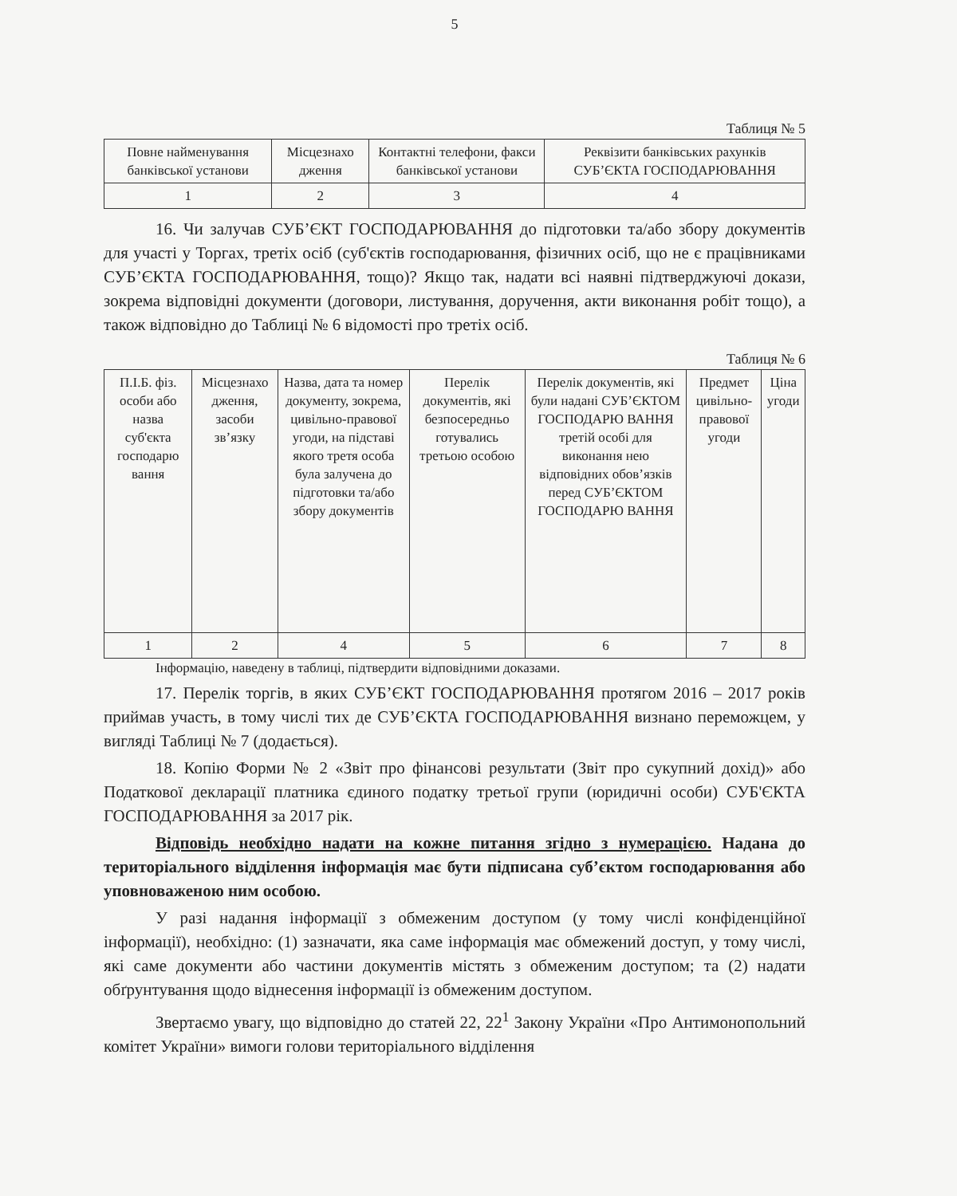5
Таблиця № 5
| Повне найменування банківської установи | Місцезнахо дження | Контактні телефони, факси банківської установи | Реквізити банківських рахунків СУБ’ЄКТА ГОСПОДАРЮВАННЯ |
| --- | --- | --- | --- |
| 1 | 2 | 3 | 4 |
16. Чи залучав СУБ’ЄКТ ГОСПОДАРЮВАННЯ до підготовки та/або збору документів для участі у Торгах, третіх осіб (суб'єктів господарювання, фізичних осіб, що не є працівниками СУБ’ЄКТА ГОСПОДАРЮВАННЯ, тощо)? Якщо так, надати всі наявні підтверджуючі докази, зокрема відповідні документи (договори, листування, доручення, акти виконання робіт тощо), а також відповідно до Таблиці № 6 відомості про третіх осіб.
Таблиця № 6
| П.І.Б. фіз. особи або назва суб'єкта господарю вання | Місцезнахо дження, засоби зв’язку | Назва, дата та номер документу, зокрема, цивільно-правової угоди, на підставі якого третя особа була залучена до підготовки та/або збору документів | Перелік документів, які безпосередньо готувались третьою особою | Перелік документів, які були надані СУБ’ЄКТОМ ГОСПОДАРЮ ВАННЯ третій особі для виконання нею відповідних обов’язків перед СУБ’ЄКТОМ ГОСПОДАРЮ ВАННЯ | Предмет цивільно-правової угоди | Ціна угоди |
| --- | --- | --- | --- | --- | --- | --- |
| 1 | 2 | 4 | 5 | 6 | 7 | 8 |
Інформацію, наведену в таблиці, підтвердити відповідними доказами.
17. Перелік торгів, в яких СУБ’ЄКТ ГОСПОДАРЮВАННЯ протягом 2016 – 2017 років приймав участь, в тому числі тих де СУБ’ЄКТА ГОСПОДАРЮВАННЯ визнано переможцем, у вигляді Таблиці № 7 (додається).
18. Копію Форми № 2 «Звіт про фінансові результати (Звіт про сукупний дохід)» або Податкової декларації платника єдиного податку третьої групи (юридичні особи) СУБ'ЄКТА ГОСПОДАРЮВАННЯ за 2017 рік.
Відповідь необхідно надати на кожне питання згідно з нумерацією. Надана до територіального відділення інформація має бути підписана суб’єктом господарювання або уповноваженою ним особою.
У разі надання інформації з обмеженим доступом (у тому числі конфіденційної інформації), необхідно: (1) зазначати, яка саме інформація має обмежений доступ, у тому числі, які саме документи або частини документів містять з обмеженим доступом; та (2) надати обґрунтування щодо віднесення інформації із обмеженим доступом.
Звертаємо увагу, що відповідно до статей 22, 22<sup>1</sup> Закону України «Про Антимонопольний комітет України» вимоги голови територіального відділення